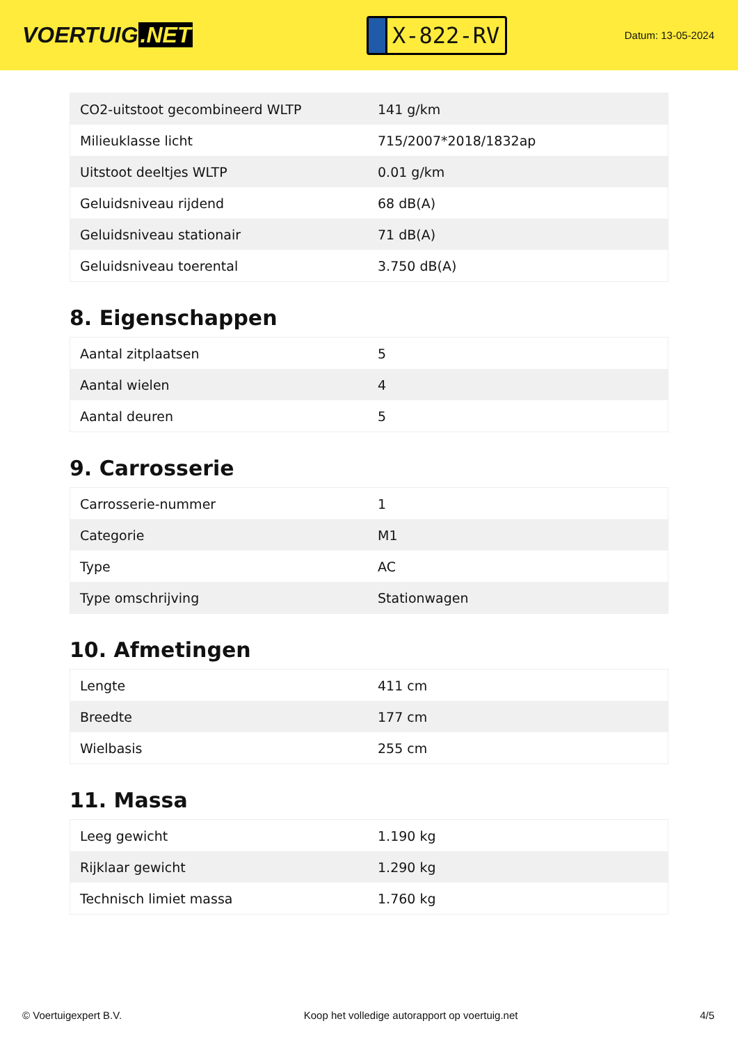VOERTUIG.NET
X-822-RV
Datum: 13-05-2024
| CO2-uitstoot gecombineerd WLTP | 141 g/km |
| Milieuklasse licht | 715/2007*2018/1832ap |
| Uitstoot deeltjes WLTP | 0.01 g/km |
| Geluidsniveau rijdend | 68 dB(A) |
| Geluidsniveau stationair | 71 dB(A) |
| Geluidsniveau toerental | 3.750 dB(A) |
8. Eigenschappen
| Aantal zitplaatsen | 5 |
| Aantal wielen | 4 |
| Aantal deuren | 5 |
9. Carrosserie
| Carrosserie-nummer | 1 |
| Categorie | M1 |
| Type | AC |
| Type omschrijving | Stationwagen |
10. Afmetingen
| Lengte | 411 cm |
| Breedte | 177 cm |
| Wielbasis | 255 cm |
11. Massa
| Leeg gewicht | 1.190 kg |
| Rijklaar gewicht | 1.290 kg |
| Technisch limiet massa | 1.760 kg |
© Voertuigexpert B.V. Koop het volledige autorapport op voertuig.net 4/5